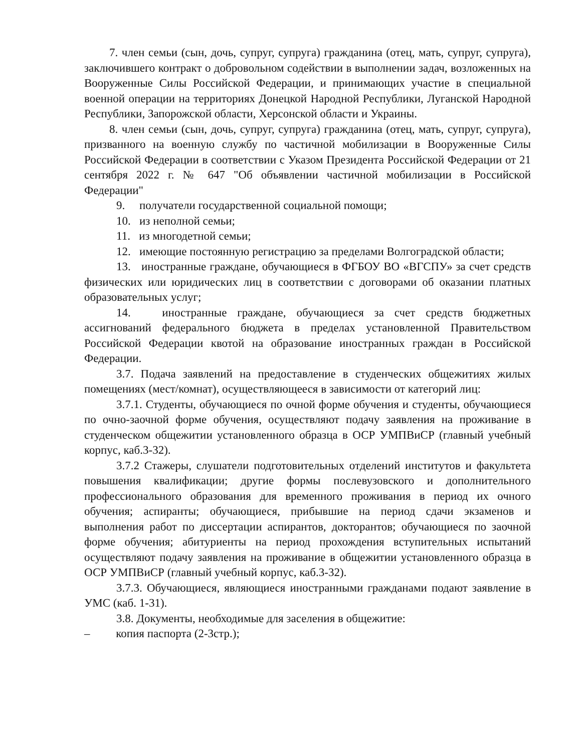7. член семьи (сын, дочь, супруг, супруга) гражданина (отец, мать, супруг, супруга), заключившего контракт о добровольном содействии в выполнении задач, возложенных на Вооруженные Силы Российской Федерации, и принимающих участие в специальной военной операции на территориях Донецкой Народной Республики, Луганской Народной Республики, Запорожской области, Херсонской области и Украины.
8. член семьи (сын, дочь, супруг, супруга) гражданина (отец, мать, супруг, супруга), призванного на военную службу по частичной мобилизации в Вооруженные Силы Российской Федерации в соответствии с Указом Президента Российской Федерации от 21 сентября 2022 г. № 647 "Об объявлении частичной мобилизации в Российской Федерации"
9. получатели государственной социальной помощи;
10. из неполной семьи;
11. из многодетной семьи;
12. имеющие постоянную регистрацию за пределами Волгоградской области;
13. иностранные граждане, обучающиеся в ФГБОУ ВО «ВГСПУ» за счет средств физических или юридических лиц в соответствии с договорами об оказании платных образовательных услуг;
14. иностранные граждане, обучающиеся за счет средств бюджетных ассигнований федерального бюджета в пределах установленной Правительством Российской Федерации квотой на образование иностранных граждан в Российской Федерации.
3.7. Подача заявлений на предоставление в студенческих общежитиях жилых помещениях (мест/комнат), осуществляющееся в зависимости от категорий лиц:
3.7.1. Студенты, обучающиеся по очной форме обучения и студенты, обучающиеся по очно-заочной форме обучения, осуществляют подачу заявления на проживание в студенческом общежитии установленного образца в ОСР УМПВиСР (главный учебный корпус, каб.3-32).
3.7.2 Стажеры, слушатели подготовительных отделений институтов и факультета повышения квалификации; другие формы послевузовского и дополнительного профессионального образования для временного проживания в период их очного обучения; аспиранты; обучающиеся, прибывшие на период сдачи экзаменов и выполнения работ по диссертации аспирантов, докторантов; обучающиеся по заочной форме обучения; абитуриенты на период прохождения вступительных испытаний осуществляют подачу заявления на проживание в общежитии установленного образца в ОСР УМПВиСР (главный учебный корпус, каб.3-32).
3.7.3. Обучающиеся, являющиеся иностранными гражданами подают заявление в УМС (каб. 1-31).
3.8. Документы, необходимые для заселения в общежитие:
– копия паспорта (2-3стр.);